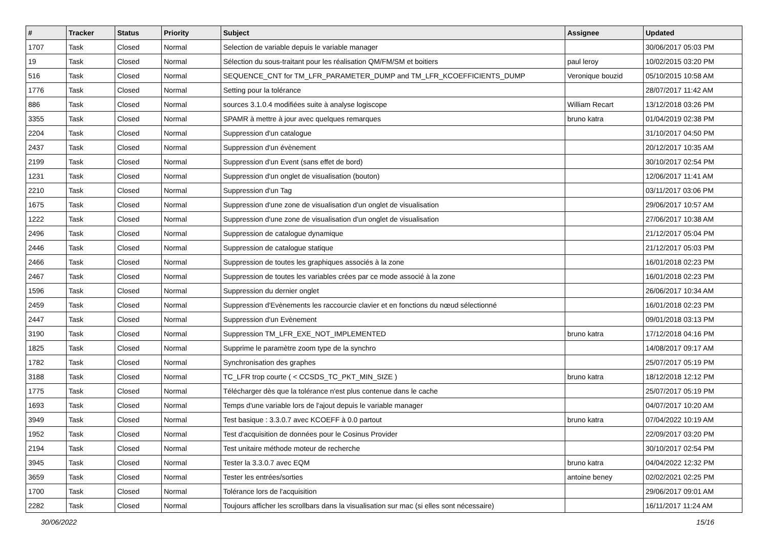| # | Tracker | Status | Priority | Subject | Assignee | Updated |
| --- | --- | --- | --- | --- | --- | --- |
| 1707 | Task | Closed | Normal | Selection de variable depuis le variable manager | | 30/06/2017 05:03 PM |
| 19 | Task | Closed | Normal | Sélection du sous-traitant pour les réalisation QM/FM/SM et boitiers | paul leroy | 10/02/2015 03:20 PM |
| 516 | Task | Closed | Normal | SEQUENCE_CNT for TM_LFR_PARAMETER_DUMP and TM_LFR_KCOEFFICIENTS_DUMP | Veronique bouzid | 05/10/2015 10:58 AM |
| 1776 | Task | Closed | Normal | Setting pour la tolérance | | 28/07/2017 11:42 AM |
| 886 | Task | Closed | Normal | sources 3.1.0.4 modifiées suite à analyse logiscope | William Recart | 13/12/2018 03:26 PM |
| 3355 | Task | Closed | Normal | SPAMR à mettre à jour avec quelques remarques | bruno katra | 01/04/2019 02:38 PM |
| 2204 | Task | Closed | Normal | Suppression d'un catalogue | | 31/10/2017 04:50 PM |
| 2437 | Task | Closed | Normal | Suppression d'un évènement | | 20/12/2017 10:35 AM |
| 2199 | Task | Closed | Normal | Suppression d'un Event (sans effet de bord) | | 30/10/2017 02:54 PM |
| 1231 | Task | Closed | Normal | Suppression d'un onglet de visualisation (bouton) | | 12/06/2017 11:41 AM |
| 2210 | Task | Closed | Normal | Suppression d'un Tag | | 03/11/2017 03:06 PM |
| 1675 | Task | Closed | Normal | Suppression d'une zone de visualisation d'un onglet de visualisation | | 29/06/2017 10:57 AM |
| 1222 | Task | Closed | Normal | Suppression d'une zone de visualisation d'un onglet de visualisation | | 27/06/2017 10:38 AM |
| 2496 | Task | Closed | Normal | Suppression de catalogue dynamique | | 21/12/2017 05:04 PM |
| 2446 | Task | Closed | Normal | Suppression de catalogue statique | | 21/12/2017 05:03 PM |
| 2466 | Task | Closed | Normal | Suppression de toutes les graphiques associés à la zone | | 16/01/2018 02:23 PM |
| 2467 | Task | Closed | Normal | Suppression de toutes les variables crées par ce mode associé à la zone | | 16/01/2018 02:23 PM |
| 1596 | Task | Closed | Normal | Suppression du dernier onglet | | 26/06/2017 10:34 AM |
| 2459 | Task | Closed | Normal | Suppression d'Evènements les raccourcie clavier et en fonctions du nœud sélectionné | | 16/01/2018 02:23 PM |
| 2447 | Task | Closed | Normal | Suppression d'un Evènement | | 09/01/2018 03:13 PM |
| 3190 | Task | Closed | Normal | Suppression TM_LFR_EXE_NOT_IMPLEMENTED | bruno katra | 17/12/2018 04:16 PM |
| 1825 | Task | Closed | Normal | Supprime le paramètre zoom type de la synchro | | 14/08/2017 09:17 AM |
| 1782 | Task | Closed | Normal | Synchronisation des graphes | | 25/07/2017 05:19 PM |
| 3188 | Task | Closed | Normal | TC_LFR trop courte ( < CCSDS_TC_PKT_MIN_SIZE ) | bruno katra | 18/12/2018 12:12 PM |
| 1775 | Task | Closed | Normal | Télécharger dès que la tolérance n'est plus contenue dans le cache | | 25/07/2017 05:19 PM |
| 1693 | Task | Closed | Normal | Temps d'une variable lors de l'ajout depuis le variable manager | | 04/07/2017 10:20 AM |
| 3949 | Task | Closed | Normal | Test basique : 3.3.0.7 avec KCOEFF à 0.0 partout | bruno katra | 07/04/2022 10:19 AM |
| 1952 | Task | Closed | Normal | Test d'acquisition de données pour le Cosinus Provider | | 22/09/2017 03:20 PM |
| 2194 | Task | Closed | Normal | Test unitaire méthode moteur de recherche | | 30/10/2017 02:54 PM |
| 3945 | Task | Closed | Normal | Tester la 3.3.0.7 avec EQM | bruno katra | 04/04/2022 12:32 PM |
| 3659 | Task | Closed | Normal | Tester les entrées/sorties | antoine beney | 02/02/2021 02:25 PM |
| 1700 | Task | Closed | Normal | Tolérance lors de l'acquisition | | 29/06/2017 09:01 AM |
| 2282 | Task | Closed | Normal | Toujours afficher les scrollbars dans la visualisation sur mac (si elles sont nécessaire) | | 16/11/2017 11:24 AM |
30/06/2022 15/16